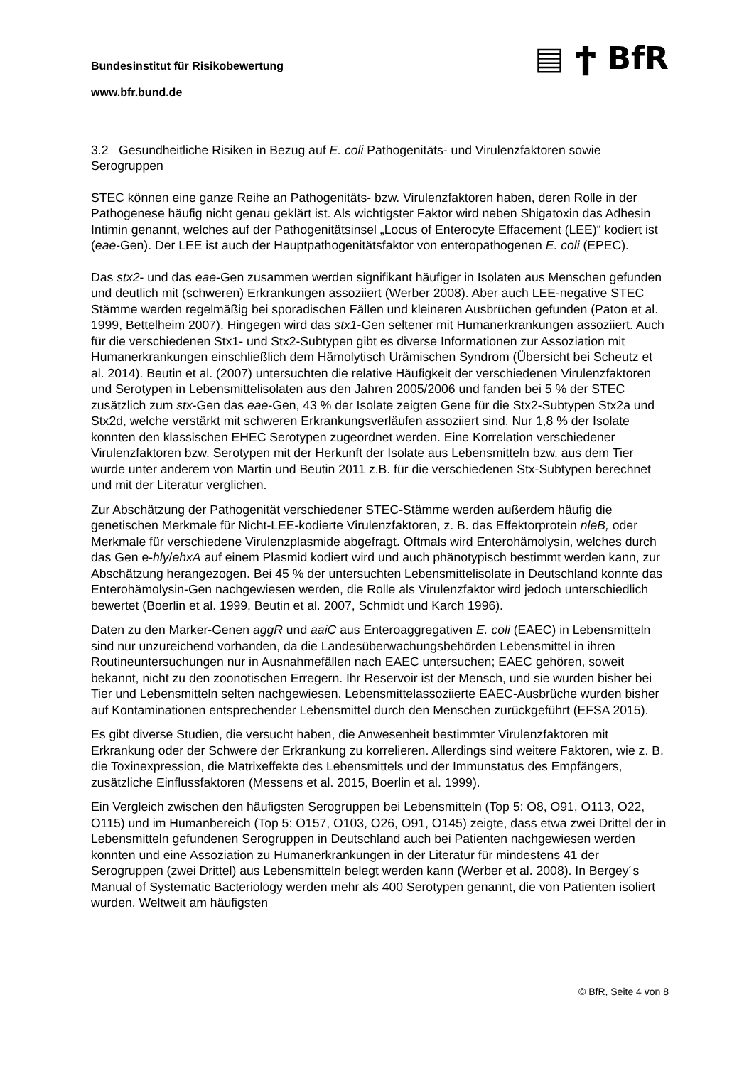Bundesinstitut für Risikobewertung ▤ Ϯ BfR
www.bfr.bund.de
3.2 Gesundheitliche Risiken in Bezug auf E. coli Pathogenitäts- und Virulenzfaktoren sowie Serogruppen
STEC können eine ganze Reihe an Pathogenitäts- bzw. Virulenzfaktoren haben, deren Rolle in der Pathogenese häufig nicht genau geklärt ist. Als wichtigster Faktor wird neben Shigatoxin das Adhesin Intimin genannt, welches auf der Pathogenitätsinsel „Locus of Enterocyte Effacement (LEE)“ kodiert ist (eae-Gen). Der LEE ist auch der Hauptpathogenitätsfaktor von enteropathogenen E. coli (EPEC).
Das stx2- und das eae-Gen zusammen werden signifikant häufiger in Isolaten aus Menschen gefunden und deutlich mit (schweren) Erkrankungen assoziiert (Werber 2008). Aber auch LEE-negative STEC Stämme werden regelmäßig bei sporadischen Fällen und kleineren Ausbrüchen gefunden (Paton et al. 1999, Bettelheim 2007). Hingegen wird das stx1-Gen seltener mit Humanerkrankungen assoziiert. Auch für die verschiedenen Stx1- und Stx2-Subtypen gibt es diverse Informationen zur Assoziation mit Humanerkrankungen einschließlich dem Hämolytisch Urämischen Syndrom (Übersicht bei Scheutz et al. 2014). Beutin et al. (2007) untersuchten die relative Häufigkeit der verschiedenen Virulenzfaktoren und Serotypen in Lebensmittelisolaten aus den Jahren 2005/2006 und fanden bei 5 % der STEC zusätzlich zum stx-Gen das eae-Gen, 43 % der Isolate zeigten Gene für die Stx2-Subtypen Stx2a und Stx2d, welche verstärkt mit schweren Erkrankungsverläufen assoziiert sind. Nur 1,8 % der Isolate konnten den klassischen EHEC Serotypen zugeordnet werden. Eine Korrelation verschiedener Virulenzfaktoren bzw. Serotypen mit der Herkunft der Isolate aus Lebensmitteln bzw. aus dem Tier wurde unter anderem von Martin und Beutin 2011 z.B. für die verschiedenen Stx-Subtypen berechnet und mit der Literatur verglichen.
Zur Abschätzung der Pathogenität verschiedener STEC-Stämme werden außerdem häufig die genetischen Merkmale für Nicht-LEE-kodierte Virulenzfaktoren, z. B. das Effektorprotein nleB, oder Merkmale für verschiedene Virulenzplasmide abgefragt. Oftmals wird Enterohämolysin, welches durch das Gen e-hly/ehxA auf einem Plasmid kodiert wird und auch phänotypisch bestimmt werden kann, zur Abschätzung herangezogen. Bei 45 % der untersuchten Lebensmittelisolate in Deutschland konnte das Enterohämolysin-Gen nachgewiesen werden, die Rolle als Virulenzfaktor wird jedoch unterschiedlich bewertet (Boerlin et al. 1999, Beutin et al. 2007, Schmidt und Karch 1996).
Daten zu den Marker-Genen aggR und aaiC aus Enteroaggregativen E. coli (EAEC) in Lebensmitteln sind nur unzureichend vorhanden, da die Landesüberwachungsbehörden Lebensmittel in ihren Routineuntersuchungen nur in Ausnahmefällen nach EAEC untersuchen; EAEC gehören, soweit bekannt, nicht zu den zoonotischen Erregern. Ihr Reservoir ist der Mensch, und sie wurden bisher bei Tier und Lebensmitteln selten nachgewiesen. Lebensmittelassoziierte EAEC-Ausbrüche wurden bisher auf Kontaminationen entsprechender Lebensmittel durch den Menschen zurückgeführt (EFSA 2015).
Es gibt diverse Studien, die versucht haben, die Anwesenheit bestimmter Virulenzfaktoren mit Erkrankung oder der Schwere der Erkrankung zu korrelieren. Allerdings sind weitere Faktoren, wie z. B. die Toxinexpression, die Matrixeffekte des Lebensmittels und der Immunstatus des Empfängers, zusätzliche Einflussfaktoren (Messens et al. 2015, Boerlin et al. 1999).
Ein Vergleich zwischen den häufigsten Serogruppen bei Lebensmitteln (Top 5: O8, O91, O113, O22, O115) und im Humanbereich (Top 5: O157, O103, O26, O91, O145) zeigte, dass etwa zwei Drittel der in Lebensmitteln gefundenen Serogruppen in Deutschland auch bei Patienten nachgewiesen werden konnten und eine Assoziation zu Humanerkrankungen in der Literatur für mindestens 41 der Serogruppen (zwei Drittel) aus Lebensmitteln belegt werden kann (Werber et al. 2008). In Bergey´s Manual of Systematic Bacteriology werden mehr als 400 Serotypen genannt, die von Patienten isoliert wurden. Weltweit am häufigsten
© BfR, Seite 4 von 8